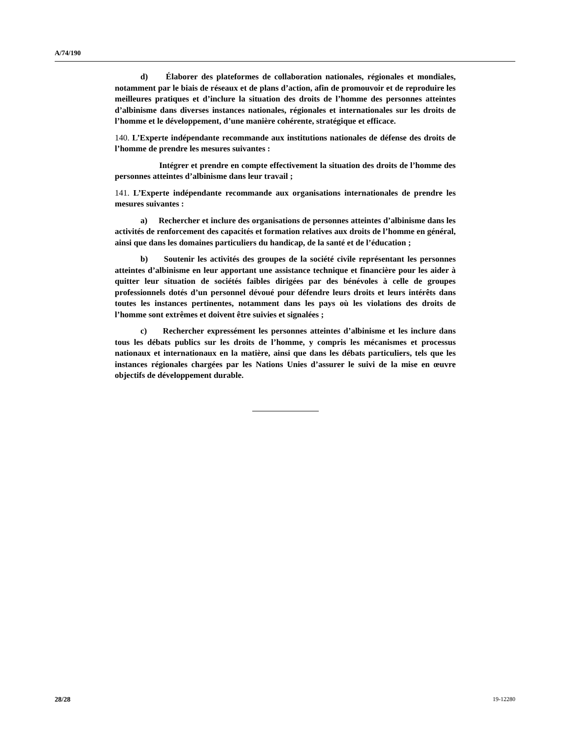A/74/190
d) Élaborer des plateformes de collaboration nationales, régionales et mondiales, notamment par le biais de réseaux et de plans d’action, afin de promouvoir et de reproduire les meilleures pratiques et d’inclure la situation des droits de l’homme des personnes atteintes d’albinisme dans diverses instances nationales, régionales et internationales sur les droits de l’homme et le développement, d’une manière cohérente, stratégique et efficace.
140. L’Experte indépendante recommande aux institutions nationales de défense des droits de l’homme de prendre les mesures suivantes :
Intégrer et prendre en compte effectivement la situation des droits de l’homme des personnes atteintes d’albinisme dans leur travail ;
141. L’Experte indépendante recommande aux organisations internationales de prendre les mesures suivantes :
a) Rechercher et inclure des organisations de personnes atteintes d’albinisme dans les activités de renforcement des capacités et formation relatives aux droits de l’homme en général, ainsi que dans les domaines particuliers du handicap, de la santé et de l’éducation ;
b) Soutenir les activités des groupes de la société civile représentant les personnes atteintes d’albinisme en leur apportant une assistance technique et financière pour les aider à quitter leur situation de sociétés faibles dirigées par des bénévoles à celle de groupes professionnels dotés d’un personnel dévoué pour défendre leurs droits et leurs intérêts dans toutes les instances pertinentes, notamment dans les pays où les violations des droits de l’homme sont extrêmes et doivent être suivies et signalées ;
c) Rechercher expressément les personnes atteintes d’albinisme et les inclure dans tous les débats publics sur les droits de l’homme, y compris les mécanismes et processus nationaux et internationaux en la matière, ainsi que dans les débats particuliers, tels que les instances régionales chargées par les Nations Unies d’assurer le suivi de la mise en œuvre objectifs de développement durable.
28/28 19-12280